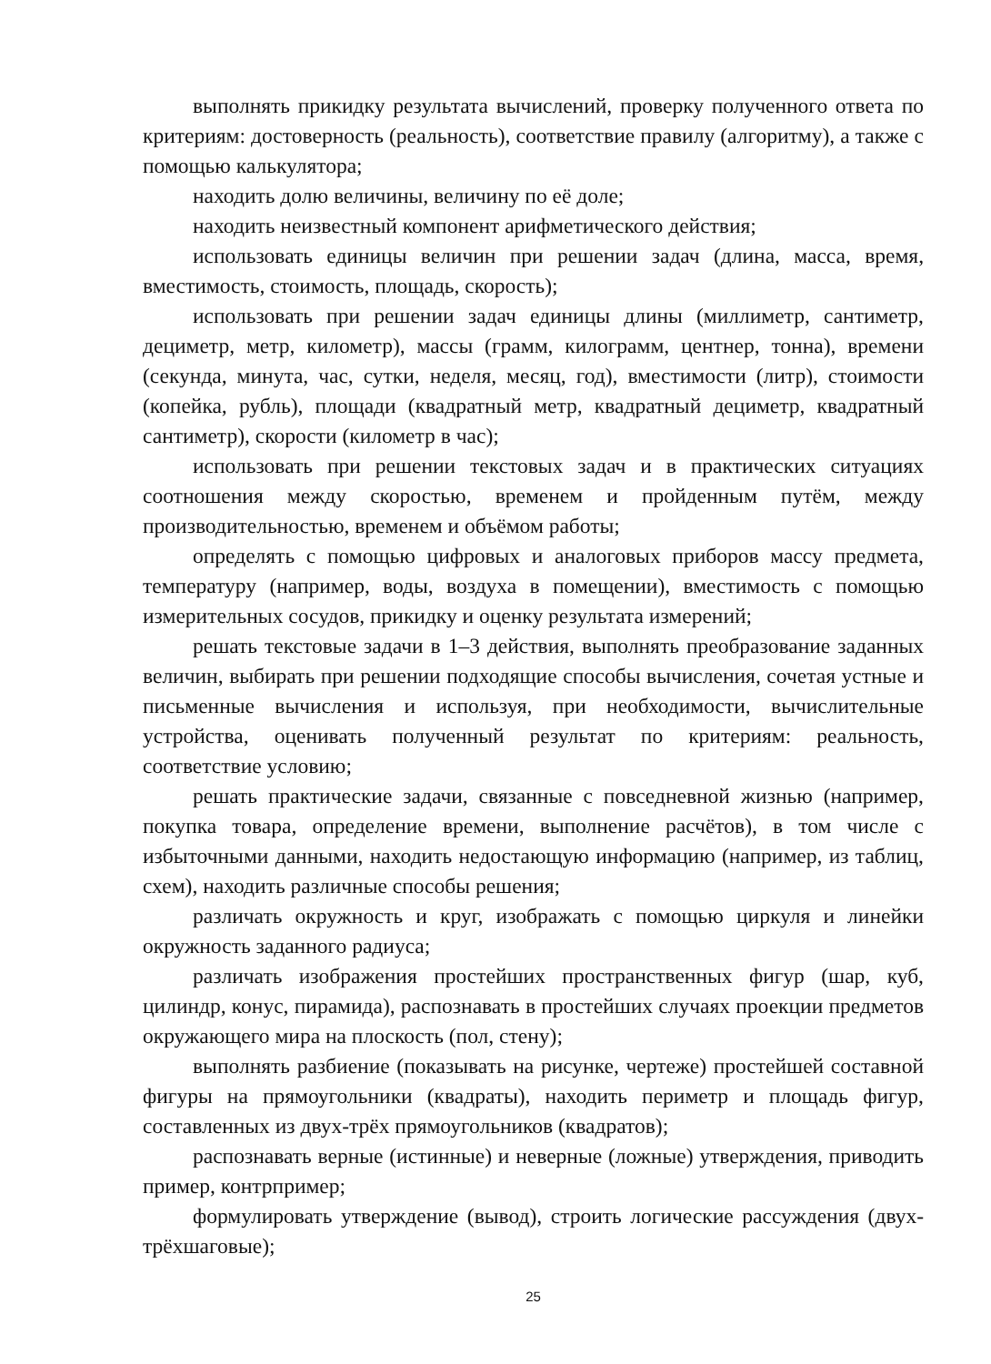выполнять прикидку результата вычислений, проверку полученного ответа по критериям: достоверность (реальность), соответствие правилу (алгоритму), а также с помощью калькулятора;
находить долю величины, величину по её доле;
находить неизвестный компонент арифметического действия;
использовать единицы величин при решении задач (длина, масса, время, вместимость, стоимость, площадь, скорость);
использовать при решении задач единицы длины (миллиметр, сантиметр, дециметр, метр, километр), массы (грамм, килограмм, центнер, тонна), времени (секунда, минута, час, сутки, неделя, месяц, год), вместимости (литр), стоимости (копейка, рубль), площади (квадратный метр, квадратный дециметр, квадратный сантиметр), скорости (километр в час);
использовать при решении текстовых задач и в практических ситуациях соотношения между скоростью, временем и пройденным путём, между производительностью, временем и объёмом работы;
определять с помощью цифровых и аналоговых приборов массу предмета, температуру (например, воды, воздуха в помещении), вместимость с помощью измерительных сосудов, прикидку и оценку результата измерений;
решать текстовые задачи в 1–3 действия, выполнять преобразование заданных величин, выбирать при решении подходящие способы вычисления, сочетая устные и письменные вычисления и используя, при необходимости, вычислительные устройства, оценивать полученный результат по критериям: реальность, соответствие условию;
решать практические задачи, связанные с повседневной жизнью (например, покупка товара, определение времени, выполнение расчётов), в том числе с избыточными данными, находить недостающую информацию (например, из таблиц, схем), находить различные способы решения;
различать окружность и круг, изображать с помощью циркуля и линейки окружность заданного радиуса;
различать изображения простейших пространственных фигур (шар, куб, цилиндр, конус, пирамида), распознавать в простейших случаях проекции предметов окружающего мира на плоскость (пол, стену);
выполнять разбиение (показывать на рисунке, чертеже) простейшей составной фигуры на прямоугольники (квадраты), находить периметр и площадь фигур, составленных из двух-трёх прямоугольников (квадратов);
распознавать верные (истинные) и неверные (ложные) утверждения, приводить пример, контрпример;
формулировать утверждение (вывод), строить логические рассуждения (двух-трёхшаговые);
25